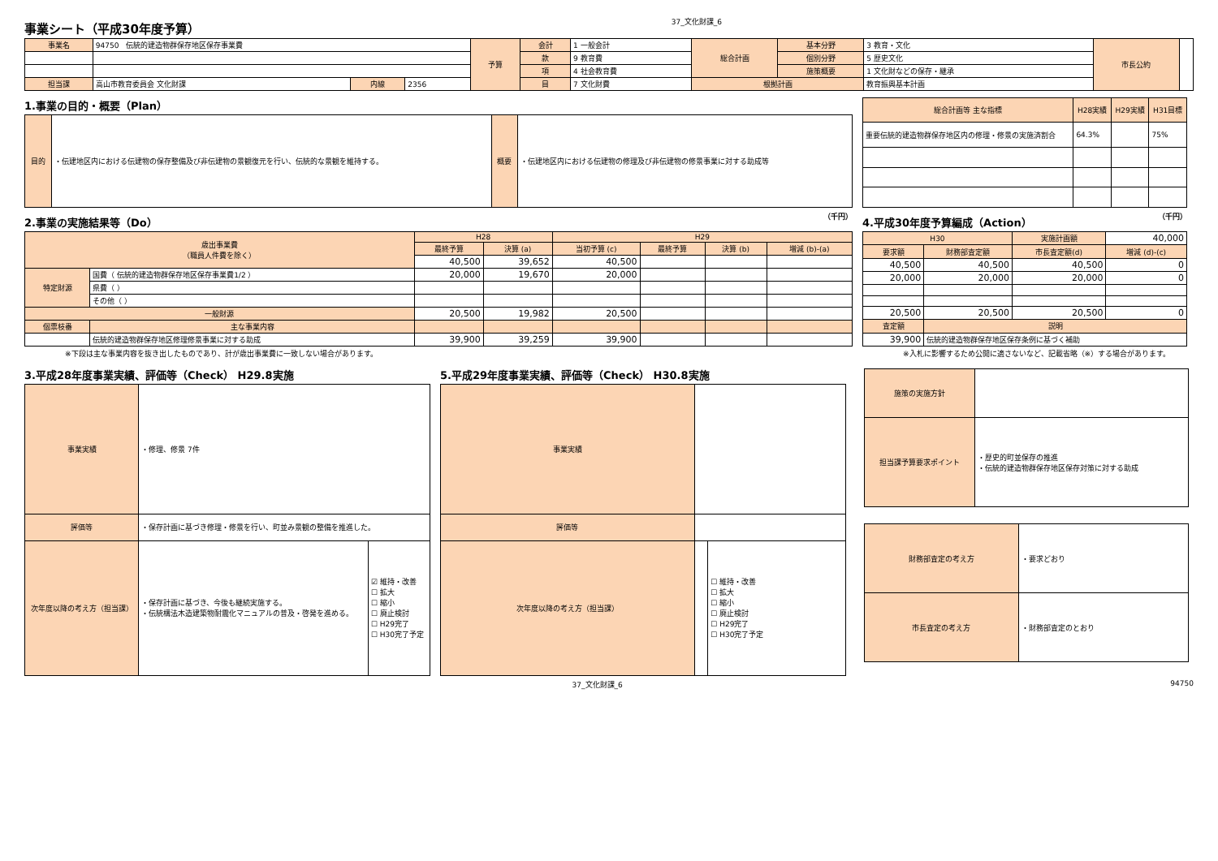事業シート（平成30年度予算）
37_文化財課_6
| 事業名 | 94750 伝統的建造物群保存地区保存事業費 | | | 予算 | 会計 | 1 一般会計 | 総合計画 | 基本分野 | 3 教育・文化 | 市長公約 | |
| | | | | | 款 | 9 教育費 | | 個別分野 | 5 歴史文化 | | |
| | | | | | 項 | 4 社会教育費 | | 施策概要 | 1 文化財などの保存・継承 | | |
| 担当課 | 高山市教育委員会 文化財課 | 内線 | 2356 | | 目 | 7 文化財費 | 根拠計画 | | 教育振興基本計画 | | |
1.事業の目的・概要（Plan）
| 目的 | ・伝建地区内における伝建物の保存整備及び非伝建物の景観復元を行い、伝統的な景観を維持する。 | 概要 | ・伝建地区内における伝建物の修理及び非伝建物の修景事業に対する助成等 |
| 総合計画等 主な指標 | H28実績 | H29実績 | H31目標 |
| --- | --- | --- | --- |
| 重要伝統的建造物群保存地区内の修理・修景の実施済割合 | 64.3% | | 75% |
2.事業の実施結果等（Do） （千円）
4.平成30年度予算編成（Action） （千円）
| 歳出事業費 （職員人件費を除く） | | H28 | | H29 | | | |
| | | 最終予算 | 決算 (a) | 当初予算 (c) | 最終予算 | 決算 (b) | 増減 (b)-(a) |
| | | 40,500 | 39,652 | 40,500 | | | |
| 特定財源 | 国費（ 伝統的建造物群保存地区保存事業費1/2 ） | 20,000 | 19,670 | 20,000 | | | |
| | 県費（ ） | | | | | | |
| | その他（ ） | | | | | | |
| 一般財源 | | 20,500 | 19,982 | 20,500 | | | |
| 個票枝番 | 主な事業内容 | | | | | | |
| | 伝統的建造物群保存地区修理修景事業に対する助成 | 39,900 | 39,259 | 39,900 | | | |
| H30 | | 実施計画額 | 40,000 |
| 要求額 | 財務部査定額 | 市長査定額(d) | 増減 (d)-(c) |
| 40,500 | 40,500 | 40,500 | 0 |
| 20,000 | 20,000 | 20,000 | 0 |
| 20,500 | 20,500 | 20,500 | 0 |
| 査定額 | 説明 | | |
| 39,900 | 伝統的建造物群保存地区保存条例に基づく補助 | | |
※下段は主な事業内容を抜き出したものであり、計が歳出事業費に一致しない場合があります。 ※入札に影響するため公開に適さないなど、記載省略（※）する場合があります。
3.平成28年度事業実績、評価等（Check） H29.8実施
| 事業実績 | ・修理、修景 7件 | |
| 評価等 | ・保存計画に基づき修理・修景を行い、町並み景観の整備を推進した。 | |
| 次年度以降の考え方（担当課） | ・保存計画に基づき、今後も継続実施する。 ・伝統構法木造建築物耐震化マニュアルの普及・啓発を進める。 | ☑ 維持・改善 ☐ 拡大 ☐ 縮小 ☐ 廃止検討 ☐ H29完了 ☐ H30完了予定 |
5.平成29年度事業実績、評価等（Check） H30.8実施
| 事業実績 | | |
| 評価等 | | |
| 次年度以降の考え方（担当課） | | ☐ 維持・改善 ☐ 拡大 ☐ 縮小 ☐ 廃止検討 ☐ H29完了 ☐ H30完了予定 |
| 施策の実施方針 | |
| 担当課予算要求ポイント | ・歴史的町並保存の推進 ・伝統的建造物群保存地区保存対策に対する助成 |
| 財務部査定の考え方 | ・要求どおり |
| 市長査定の考え方 | ・財務部査定のとおり |
37_文化財課_6 94750